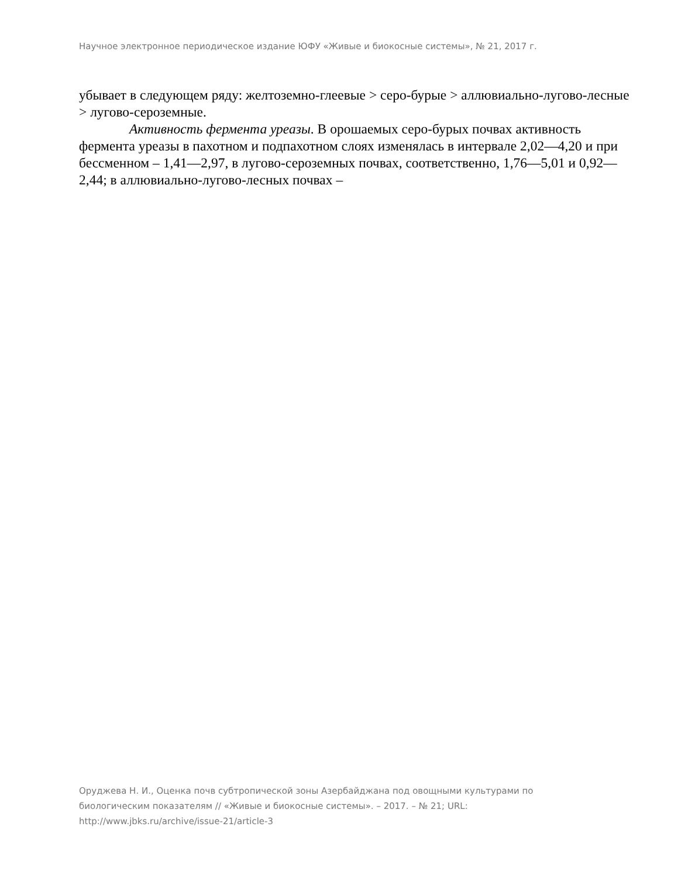Научное электронное периодическое издание ЮФУ «Живые и биокосные системы», № 21, 2017 г.
убывает в следующем ряду: желтоземно-глеевые > серо-бурые > аллювиально-лугово-лесные > лугово-сероземные.
Активность фермента уреазы. В орошаемых серо-бурых почвах активность фермента уреазы в пахотном и подпахотном слоях изменялась в интервале 2,02—4,20 и при бессменном – 1,41—2,97, в лугово-сероземных почвах, соответственно, 1,76—5,01 и 0,92—2,44; в аллювиально-лугово-лесных почвах –
Оруджева Н. И., Оценка почв субтропической зоны Азербайджана под овощными культурами по биологическим показателям // «Живые и биокосные системы». – 2017. – № 21; URL: http://www.jbks.ru/archive/issue-21/article-3